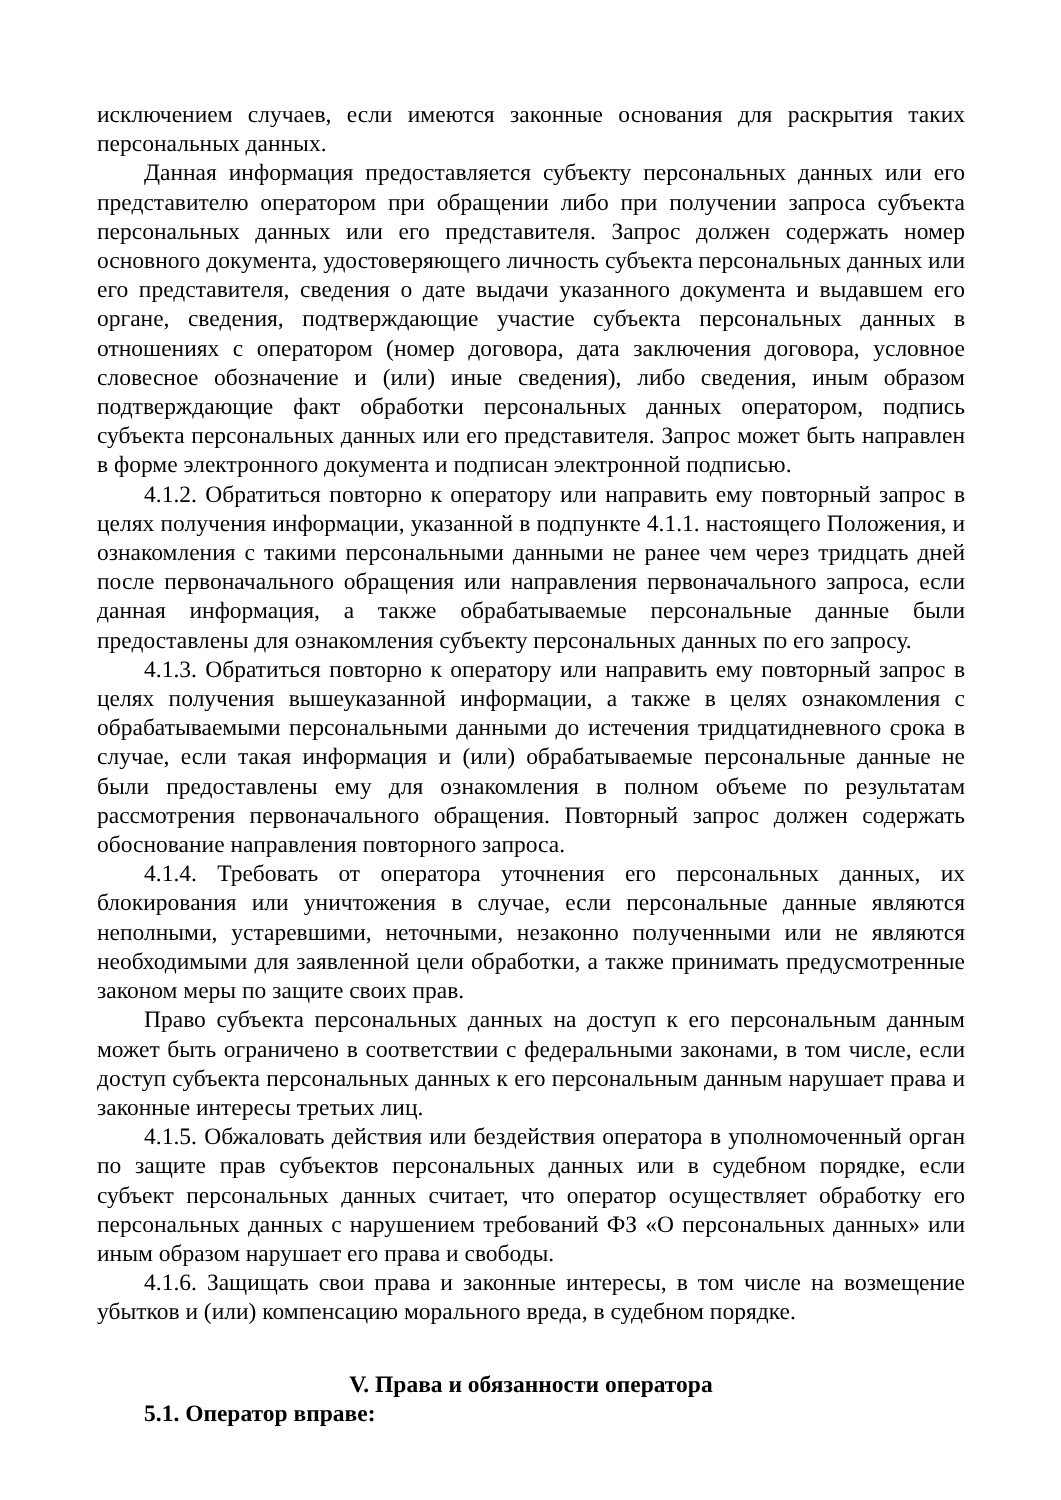исключением случаев, если имеются законные основания для раскрытия таких персональных данных.
Данная информация предоставляется субъекту персональных данных или его представителю оператором при обращении либо при получении запроса субъекта персональных данных или его представителя. Запрос должен содержать номер основного документа, удостоверяющего личность субъекта персональных данных или его представителя, сведения о дате выдачи указанного документа и выдавшем его органе, сведения, подтверждающие участие субъекта персональных данных в отношениях с оператором (номер договора, дата заключения договора, условное словесное обозначение и (или) иные сведения), либо сведения, иным образом подтверждающие факт обработки персональных данных оператором, подпись субъекта персональных данных или его представителя. Запрос может быть направлен в форме электронного документа и подписан электронной подписью.
4.1.2. Обратиться повторно к оператору или направить ему повторный запрос в целях получения информации, указанной в подпункте 4.1.1. настоящего Положения, и ознакомления с такими персональными данными не ранее чем через тридцать дней после первоначального обращения или направления первоначального запроса, если данная информация, а также обрабатываемые персональные данные были предоставлены для ознакомления субъекту персональных данных по его запросу.
4.1.3. Обратиться повторно к оператору или направить ему повторный запрос в целях получения вышеуказанной информации, а также в целях ознакомления с обрабатываемыми персональными данными до истечения тридцатидневного срока в случае, если такая информация и (или) обрабатываемые персональные данные не были предоставлены ему для ознакомления в полном объеме по результатам рассмотрения первоначального обращения. Повторный запрос должен содержать обоснование направления повторного запроса.
4.1.4. Требовать от оператора уточнения его персональных данных, их блокирования или уничтожения в случае, если персональные данные являются неполными, устаревшими, неточными, незаконно полученными или не являются необходимыми для заявленной цели обработки, а также принимать предусмотренные законом меры по защите своих прав.
Право субъекта персональных данных на доступ к его персональным данным может быть ограничено в соответствии с федеральными законами, в том числе, если доступ субъекта персональных данных к его персональным данным нарушает права и законные интересы третьих лиц.
4.1.5. Обжаловать действия или бездействия оператора в уполномоченный орган по защите прав субъектов персональных данных или в судебном порядке, если субъект персональных данных считает, что оператор осуществляет обработку его персональных данных с нарушением требований ФЗ «О персональных данных» или иным образом нарушает его права и свободы.
4.1.6. Защищать свои права и законные интересы, в том числе на возмещение убытков и (или) компенсацию морального вреда, в судебном порядке.
V. Права и обязанности оператора
5.1. Оператор вправе: